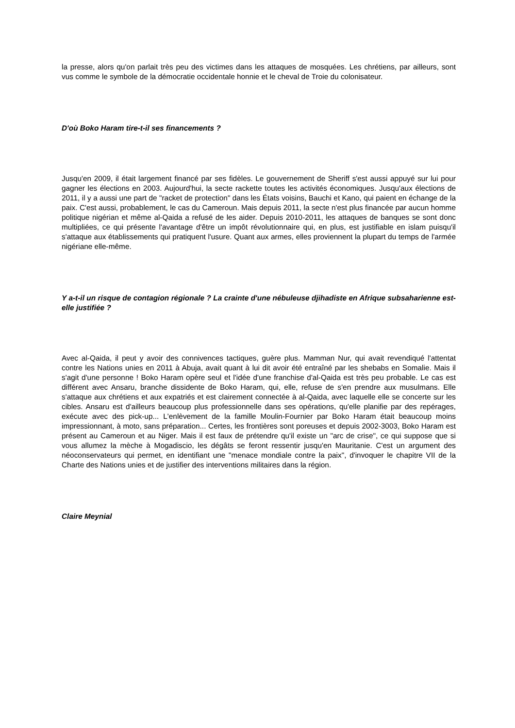la presse, alors qu'on parlait très peu des victimes dans les attaques de mosquées. Les chrétiens, par ailleurs, sont vus comme le symbole de la démocratie occidentale honnie et le cheval de Troie du colonisateur.
D'où Boko Haram tire-t-il ses financements ?
Jusqu'en 2009, il était largement financé par ses fidèles. Le gouvernement de Sheriff s'est aussi appuyé sur lui pour gagner les élections en 2003. Aujourd'hui, la secte rackette toutes les activités économiques. Jusqu'aux élections de 2011, il y a aussi une part de "racket de protection" dans les États voisins, Bauchi et Kano, qui paient en échange de la paix. C'est aussi, probablement, le cas du Cameroun. Mais depuis 2011, la secte n'est plus financée par aucun homme politique nigérian et même al-Qaida a refusé de les aider. Depuis 2010-2011, les attaques de banques se sont donc multipliées, ce qui présente l'avantage d'être un impôt révolutionnaire qui, en plus, est justifiable en islam puisqu'il s'attaque aux établissements qui pratiquent l'usure. Quant aux armes, elles proviennent la plupart du temps de l'armée nigériane elle-même.
Y a-t-il un risque de contagion régionale ? La crainte d'une nébuleuse djihadiste en Afrique subsaharienne est-elle justifiée ?
Avec al-Qaida, il peut y avoir des connivences tactiques, guère plus. Mamman Nur, qui avait revendiqué l'attentat contre les Nations unies en 2011 à Abuja, avait quant à lui dit avoir été entraîné par les shebabs en Somalie. Mais il s'agit d'une personne ! Boko Haram opère seul et l'idée d'une franchise d'al-Qaida est très peu probable. Le cas est différent avec Ansaru, branche dissidente de Boko Haram, qui, elle, refuse de s'en prendre aux musulmans. Elle s'attaque aux chrétiens et aux expatriés et est clairement connectée à al-Qaida, avec laquelle elle se concerte sur les cibles. Ansaru est d'ailleurs beaucoup plus professionnelle dans ses opérations, qu'elle planifie par des repérages, exécute avec des pick-up... L'enlèvement de la famille Moulin-Fournier par Boko Haram était beaucoup moins impressionnant, à moto, sans préparation... Certes, les frontières sont poreuses et depuis 2002-3003, Boko Haram est présent au Cameroun et au Niger. Mais il est faux de prétendre qu'il existe un "arc de crise", ce qui suppose que si vous allumez la mèche à Mogadiscio, les dégâts se feront ressentir jusqu'en Mauritanie. C'est un argument des néoconservateurs qui permet, en identifiant une "menace mondiale contre la paix", d'invoquer le chapitre VII de la Charte des Nations unies et de justifier des interventions militaires dans la région.
Claire Meynial